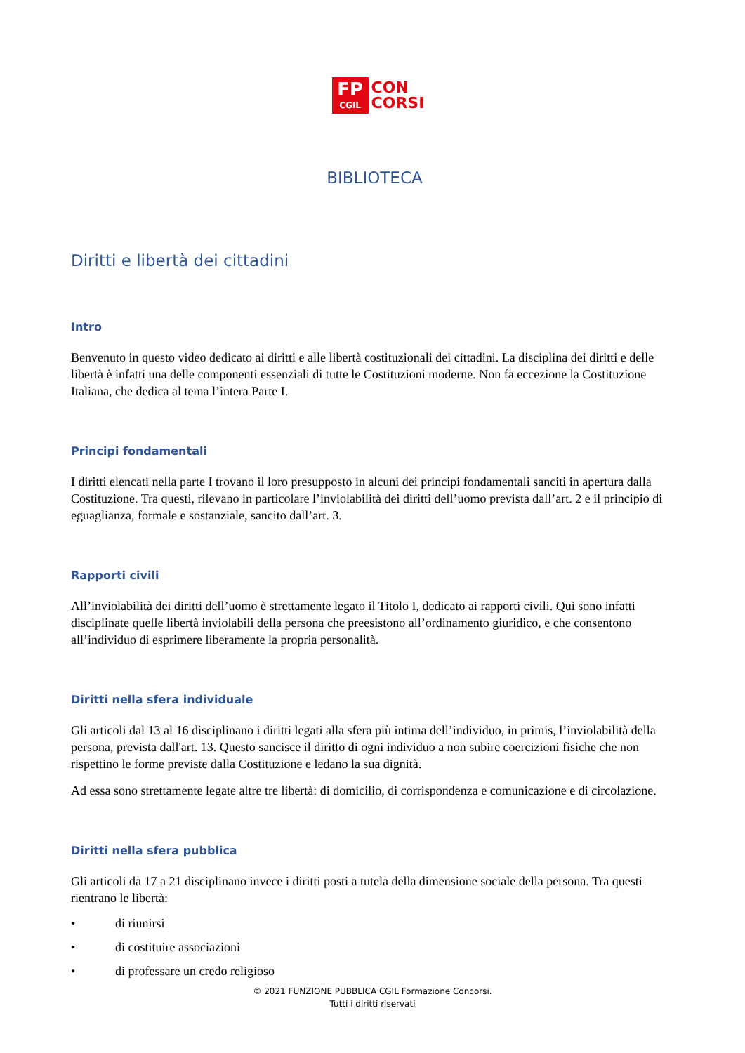FP
CGIL
CON
CORSI
BIBLIOTECA
Diritti e libertà dei cittadini
Intro
Benvenuto in questo video dedicato ai diritti e alle libertà costituzionali dei cittadini. La disciplina dei diritti e delle libertà è infatti una delle componenti essenziali di tutte le Costituzioni moderne. Non fa eccezione la Costituzione Italiana, che dedica al tema l’intera Parte I.
Principi fondamentali
I diritti elencati nella parte I trovano il loro presupposto in alcuni dei principi fondamentali sanciti in apertura dalla Costituzione. Tra questi, rilevano in particolare l’inviolabilità dei diritti dell’uomo prevista dall’art. 2 e il principio di eguaglianza, formale e sostanziale, sancito dall’art. 3.
Rapporti civili
All’inviolabilità dei diritti dell’uomo è strettamente legato il Titolo I, dedicato ai rapporti civili. Qui sono infatti disciplinate quelle libertà inviolabili della persona che preesistono all’ordinamento giuridico, e che consentono all’individuo di esprimere liberamente la propria personalità.
Diritti nella sfera individuale
Gli articoli dal 13 al 16 disciplinano i diritti legati alla sfera più intima dell’individuo, in primis, l’inviolabilità della persona, prevista dall'art. 13. Questo sancisce il diritto di ogni individuo a non subire coercizioni fisiche che non rispettino le forme previste dalla Costituzione e ledano la sua dignità.
Ad essa sono strettamente legate altre tre libertà: di domicilio, di corrispondenza e comunicazione e di circolazione.
Diritti nella sfera pubblica
Gli articoli da 17 a 21 disciplinano invece i diritti posti a tutela della dimensione sociale della persona. Tra questi rientrano le libertà:
• di riunirsi
• di costituire associazioni
• di professare un credo religioso
© 2021 FUNZIONE PUBBLICA CGIL Formazione Concorsi.
Tutti i diritti riservati